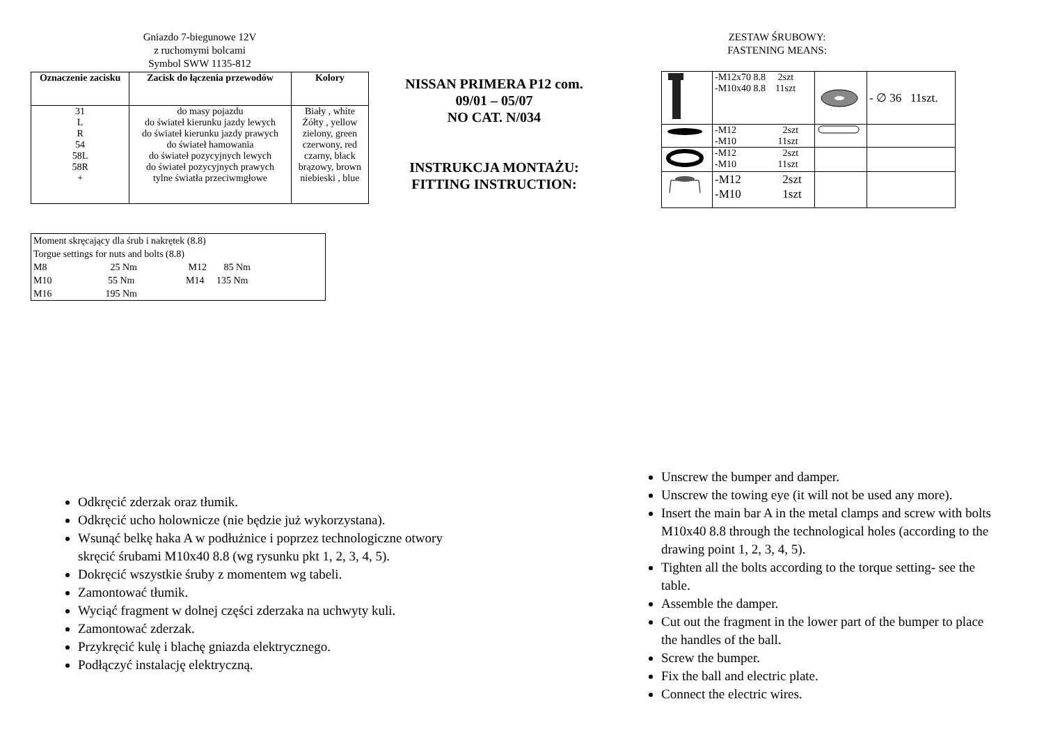Gniazdo 7-biegunowe 12V
z ruchomymi bolcami
Symbol SWW 1135-812
| Oznaczenie zacisku | Zacisk do łączenia przewodów | Kolory |
| --- | --- | --- |
| 31 L R 54 58L 58R + | do masy pojazdu do świateł kierunku jazdy lewych do świateł kierunku jazdy prawych do świateł hamowania do świateł pozycyjnych lewych do świateł pozycyjnych prawych tylne światła przeciwmgłowe | Biały , white Żółty , yellow zielony, green czerwony, red czarny, black brązowy, brown niebieski , blue |
| Moment skręcający dla śrub i nakrętek (8.8) Torgue settings for nuts and bolts (8.8) M8 25 Nm M12 85 Nm M10 55 Nm M14 135 Nm M16 195 Nm |
NISSAN PRIMERA P12 com.
09/01 – 05/07
NO CAT. N/034
INSTRUKCJA MONTAŻU:
FITTING INSTRUCTION:
ZESTAW ŚRUBOWY:
FASTENING MEANS:
| | -M12x70 8.8 2szt -M10x40 8.8 11szt | | - ∅ 36 11szt. |
| | -M12 2szt -M10 11szt | | |
| | -M12 2szt -M10 11szt | | |
| | -M12 2szt -M10 1szt | | |
Odkręcić zderzak oraz tłumik.
Odkręcić ucho holownicze (nie będzie już wykorzystana).
Wsunąć belkę haka A w podłużnice i poprzez technologiczne otwory skręcić śrubami M10x40 8.8 (wg rysunku pkt 1, 2, 3, 4, 5).
Dokręcić wszystkie śruby z momentem wg tabeli.
Zamontować tłumik.
Wyciąć fragment w dolnej części zderzaka na uchwyty kuli.
Zamontować zderzak.
Przykręcić kulę i blachę gniazda elektrycznego.
Podłączyć instalację elektryczną.
Unscrew the bumper and damper.
Unscrew the towing eye (it will not be used any more).
Insert the main bar A in the metal clamps and screw with bolts M10x40 8.8 through the technological holes (according to the drawing point 1, 2, 3, 4, 5).
Tighten all the bolts according to the torque setting- see the table.
Assemble the damper.
Cut out the fragment in the lower part of the bumper to place the handles of the ball.
Screw the bumper.
Fix the ball and electric plate.
Connect the electric wires.